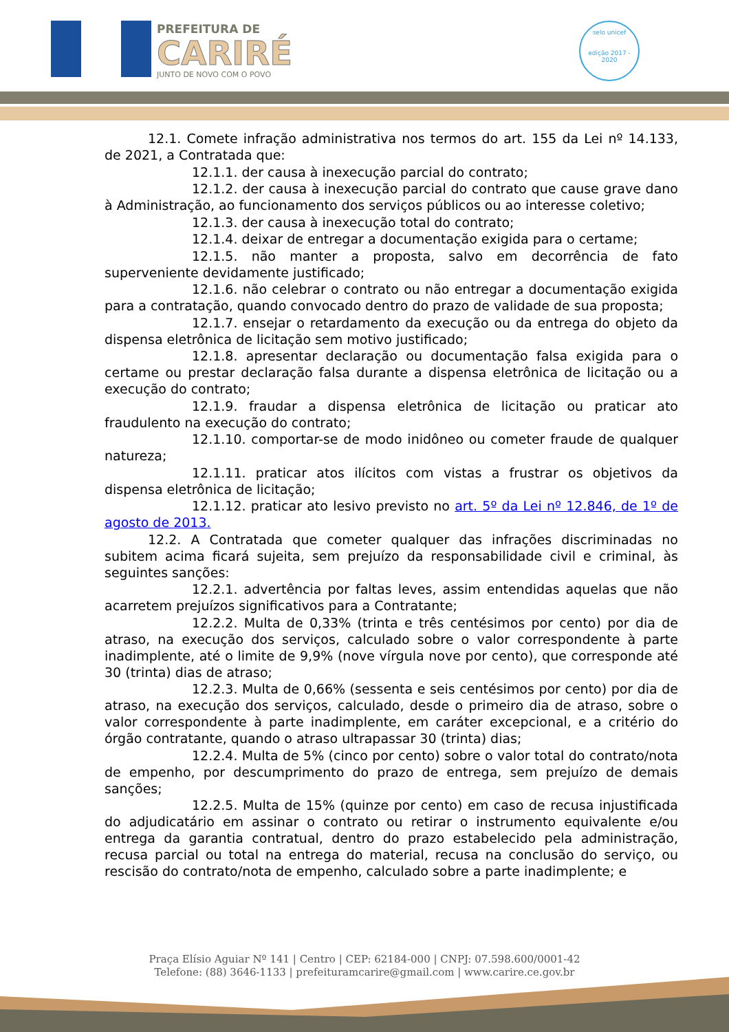PREFEITURA DE
CARIRÉ
JUNTO DE NOVO COM O POVO
selo unicef
edição 2017 - 2020
12.1. Comete infração administrativa nos termos do art. 155 da Lei nº 14.133, de 2021, a Contratada que:
12.1.1. der causa à inexecução parcial do contrato;
12.1.2. der causa à inexecução parcial do contrato que cause grave dano à Administração, ao funcionamento dos serviços públicos ou ao interesse coletivo;
12.1.3. der causa à inexecução total do contrato;
12.1.4. deixar de entregar a documentação exigida para o certame;
12.1.5. não manter a proposta, salvo em decorrência de fato superveniente devidamente justificado;
12.1.6. não celebrar o contrato ou não entregar a documentação exigida para a contratação, quando convocado dentro do prazo de validade de sua proposta;
12.1.7. ensejar o retardamento da execução ou da entrega do objeto da dispensa eletrônica de licitação sem motivo justificado;
12.1.8. apresentar declaração ou documentação falsa exigida para o certame ou prestar declaração falsa durante a dispensa eletrônica de licitação ou a execução do contrato;
12.1.9. fraudar a dispensa eletrônica de licitação ou praticar ato fraudulento na execução do contrato;
12.1.10. comportar-se de modo inidôneo ou cometer fraude de qualquer natureza;
12.1.11. praticar atos ilícitos com vistas a frustrar os objetivos da dispensa eletrônica de licitação;
12.1.12. praticar ato lesivo previsto no art. 5º da Lei nº 12.846, de 1º de agosto de 2013.
12.2. A Contratada que cometer qualquer das infrações discriminadas no subitem acima ficará sujeita, sem prejuízo da responsabilidade civil e criminal, às seguintes sanções:
12.2.1. advertência por faltas leves, assim entendidas aquelas que não acarretem prejuízos significativos para a Contratante;
12.2.2. Multa de 0,33% (trinta e três centésimos por cento) por dia de atraso, na execução dos serviços, calculado sobre o valor correspondente à parte inadimplente, até o limite de 9,9% (nove vírgula nove por cento), que corresponde até 30 (trinta) dias de atraso;
12.2.3. Multa de 0,66% (sessenta e seis centésimos por cento) por dia de atraso, na execução dos serviços, calculado, desde o primeiro dia de atraso, sobre o valor correspondente à parte inadimplente, em caráter excepcional, e a critério do órgão contratante, quando o atraso ultrapassar 30 (trinta) dias;
12.2.4. Multa de 5% (cinco por cento) sobre o valor total do contrato/nota de empenho, por descumprimento do prazo de entrega, sem prejuízo de demais sanções;
12.2.5. Multa de 15% (quinze por cento) em caso de recusa injustificada do adjudicatário em assinar o contrato ou retirar o instrumento equivalente e/ou entrega da garantia contratual, dentro do prazo estabelecido pela administração, recusa parcial ou total na entrega do material, recusa na conclusão do serviço, ou rescisão do contrato/nota de empenho, calculado sobre a parte inadimplente; e
Praça Elísio Aguiar Nº 141 | Centro | CEP: 62184-000 | CNPJ: 07.598.600/0001-42
Telefone: (88) 3646-1133 | prefeituramcarire@gmail.com | www.carire.ce.gov.br